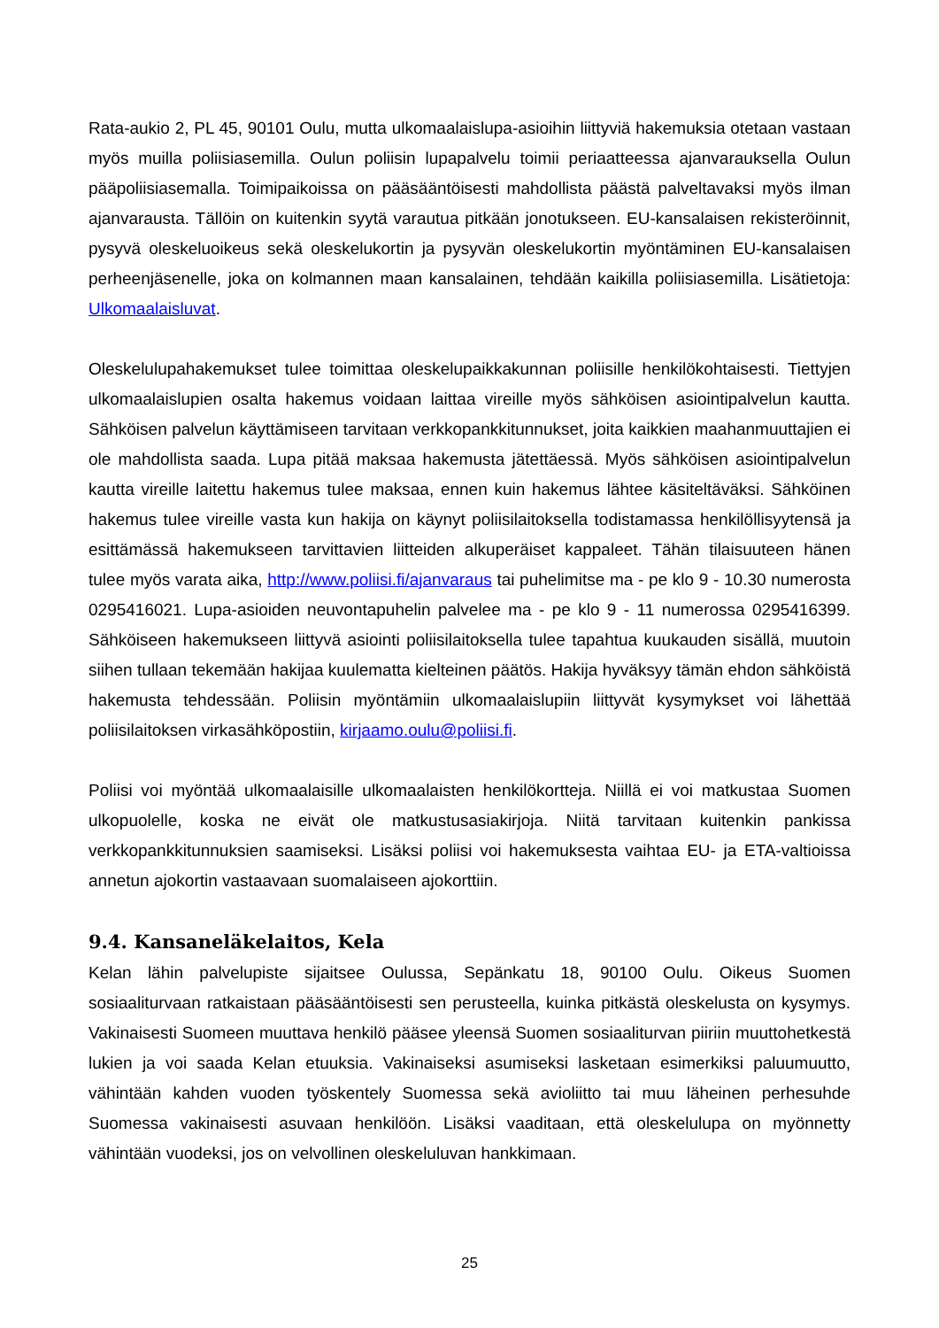Rata-aukio 2, PL 45, 90101 Oulu, mutta ulkomaalaislupa-asioihin liittyviä hakemuksia otetaan vastaan myös muilla poliisiasemilla. Oulun poliisin lupapalvelu toimii periaatteessa ajanvarauksella Oulun pääpoliisiasemalla. Toimipaikoissa on pääsääntöisesti mahdollista päästä palveltavaksi myös ilman ajanvarausta. Tällöin on kuitenkin syytä varautua pitkään jonotukseen. EU-kansalaisen rekisteröinnit, pysyvä oleskeluoikeus sekä oleskelukortin ja pysyvän oleskelukortin myöntäminen EU-kansalaisen perheenjäsenelle, joka on kolmannen maan kansalainen, tehdään kaikilla poliisiasemilla. Lisätietoja: Ulkomaalaisluvat.
Oleskelulupahakemukset tulee toimittaa oleskelupaikkakunnan poliisille henkilökohtaisesti. Tiettyjen ulkomaalaislupien osalta hakemus voidaan laittaa vireille myös sähköisen asiointipalvelun kautta. Sähköisen palvelun käyttämiseen tarvitaan verkkopankkitunnukset, joita kaikkien maahanmuuttajien ei ole mahdollista saada. Lupa pitää maksaa hakemusta jätettäessä. Myös sähköisen asiointipalvelun kautta vireille laitettu hakemus tulee maksaa, ennen kuin hakemus lähtee käsiteltäväksi. Sähköinen hakemus tulee vireille vasta kun hakija on käynyt poliisilaitoksella todistamassa henkilöllisyytensä ja esittämässä hakemukseen tarvittavien liitteiden alkuperäiset kappaleet. Tähän tilaisuuteen hänen tulee myös varata aika, http://www.poliisi.fi/ajanvaraus tai puhelimitse ma - pe klo 9 - 10.30 numerosta 0295416021. Lupa-asioiden neuvontapuhelin palvelee ma - pe klo 9 - 11 numerossa 0295416399. Sähköiseen hakemukseen liittyvä asiointi poliisilaitoksella tulee tapahtua kuukauden sisällä, muutoin siihen tullaan tekemään hakijaa kuulematta kielteinen päätös. Hakija hyväksyy tämän ehdon sähköistä hakemusta tehdessään. Poliisin myöntämiin ulkomaalaislupiin liittyvät kysymykset voi lähettää poliisilaitoksen virkasähköpostiin, kirjaamo.oulu@poliisi.fi.
Poliisi voi myöntää ulkomaalaisille ulkomaalaisten henkilökortteja. Niillä ei voi matkustaa Suomen ulkopuolelle, koska ne eivät ole matkustusasiakirjoja. Niitä tarvitaan kuitenkin pankissa verkkopankkitunnuksien saamiseksi. Lisäksi poliisi voi hakemuksesta vaihtaa EU- ja ETA-valtioissa annetun ajokortin vastaavaan suomalaiseen ajokorttiin.
9.4. Kansaneläkelaitos, Kela
Kelan lähin palvelupiste sijaitsee Oulussa, Sepänkatu 18, 90100 Oulu. Oikeus Suomen sosiaaliturvaan ratkaistaan pääsääntöisesti sen perusteella, kuinka pitkästä oleskelusta on kysymys. Vakinaisesti Suomeen muuttava henkilö pääsee yleensä Suomen sosiaaliturvan piiriin muuttohetkestä lukien ja voi saada Kelan etuuksia. Vakinaiseksi asumiseksi lasketaan esimerkiksi paluumuutto, vähintään kahden vuoden työskentely Suomessa sekä avioliitto tai muu läheinen perhesuhde Suomessa vakinaisesti asuvaan henkilöön. Lisäksi vaaditaan, että oleskelulupa on myönnetty vähintään vuodeksi, jos on velvollinen oleskeluluvan hankkimaan.
25